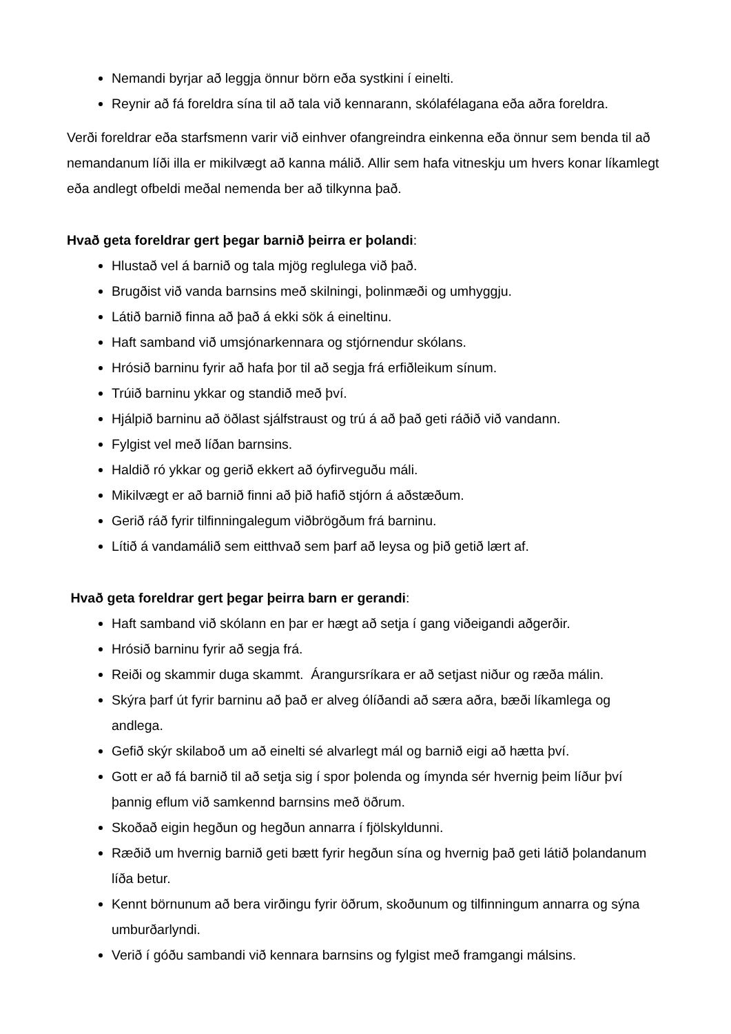Nemandi byrjar að leggja önnur börn eða systkini í einelti.
Reynir að fá foreldra sína til að tala við kennarann, skólafélagana eða aðra foreldra.
Verði foreldrar eða starfsmenn varir við einhver ofangreindra einkenna eða önnur sem benda til að nemandanum líði illa er mikilvægt að kanna málið. Allir sem hafa vitneskju um hvers konar líkamlegt eða andlegt ofbeldi meðal nemenda ber að tilkynna það.
Hvað geta foreldrar gert þegar barnið þeirra er þolandi:
Hlustað vel á barnið og tala mjög reglulega við það.
Brugðist við vanda barnsins með skilningi, þolinmæði og umhyggju.
Látið barnið finna að það á ekki sök á eineltinu.
Haft samband við umsjónarkennara og stjórnendur skólans.
Hrósið barninu fyrir að hafa þor til að segja frá erfiðleikum sínum.
Trúið barninu ykkar og standið með því.
Hjálpið barninu að öðlast sjálfstraust og trú á að það geti ráðið við vandann.
Fylgist vel með líðan barnsins.
Haldið ró ykkar og gerið ekkert að óyfirveguðu máli.
Mikilvægt er að barnið finni að þið hafið stjórn á aðstæðum.
Gerið ráð fyrir tilfinningalegum viðbrögðum frá barninu.
Lítið á vandamálið sem eitthvað sem þarf að leysa og þið getið lært af.
Hvað geta foreldrar gert þegar þeirra barn er gerandi:
Haft samband við skólann en þar er hægt að setja í gang viðeigandi aðgerðir.
Hrósið barninu fyrir að segja frá.
Reiði og skammir duga skammt. Árangursríkara er að setjast niður og ræða málin.
Skýra þarf út fyrir barninu að það er alveg ólíðandi að særa aðra, bæði líkamlega og andlega.
Gefið skýr skilaboð um að einelti sé alvarlegt mál og barnið eigi að hætta því.
Gott er að fá barnið til að setja sig í spor þolenda og ímynda sér hvernig þeim líður því þannig eflum við samkennd barnsins með öðrum.
Skoðað eigin hegðun og hegðun annarra í fjölskyldunni.
Ræðið um hvernig barnið geti bætt fyrir hegðun sína og hvernig það geti látið þolandanum líða betur.
Kennt börnunum að bera virðingu fyrir öðrum, skoðunum og tilfinningum annarra og sýna umburðarlyndi.
Verið í góðu sambandi við kennara barnsins og fylgist með framgangi málsins.